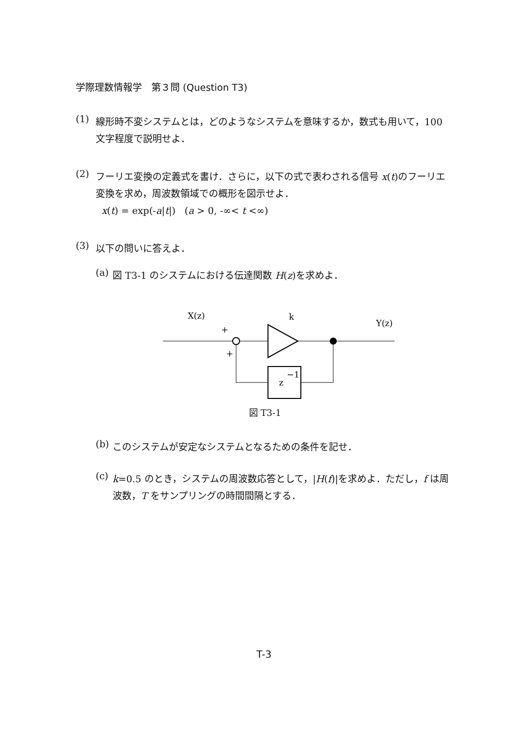学際理数情報学　第３問 (Question T3)
(1)
線形時不変システムとは，どのようなシステムを意味するか，数式も用いて，100 文字程度で説明せよ．
(2)
フーリエ変換の定義式を書け．さらに，以下の式で表わされる信号 x(t)のフーリエ変換を求め，周波数領域での概形を図示せよ．
x(t) = exp(-a|t|) (a > 0, -∞< t <∞)
(3)
以下の問いに答えよ．
(a)
図 T3-1 のシステムにおける伝達関数 H(z)を求めよ．
X(z)
k
Y(z)
+
+
z
−1
図 T3-1
(b)
このシステムが安定なシステムとなるための条件を記せ．
(c)
k=0.5 のとき，システムの周波数応答として，|H(f)|を求めよ．ただし，f は周波数，T をサンプリングの時間間隔とする．
T-3